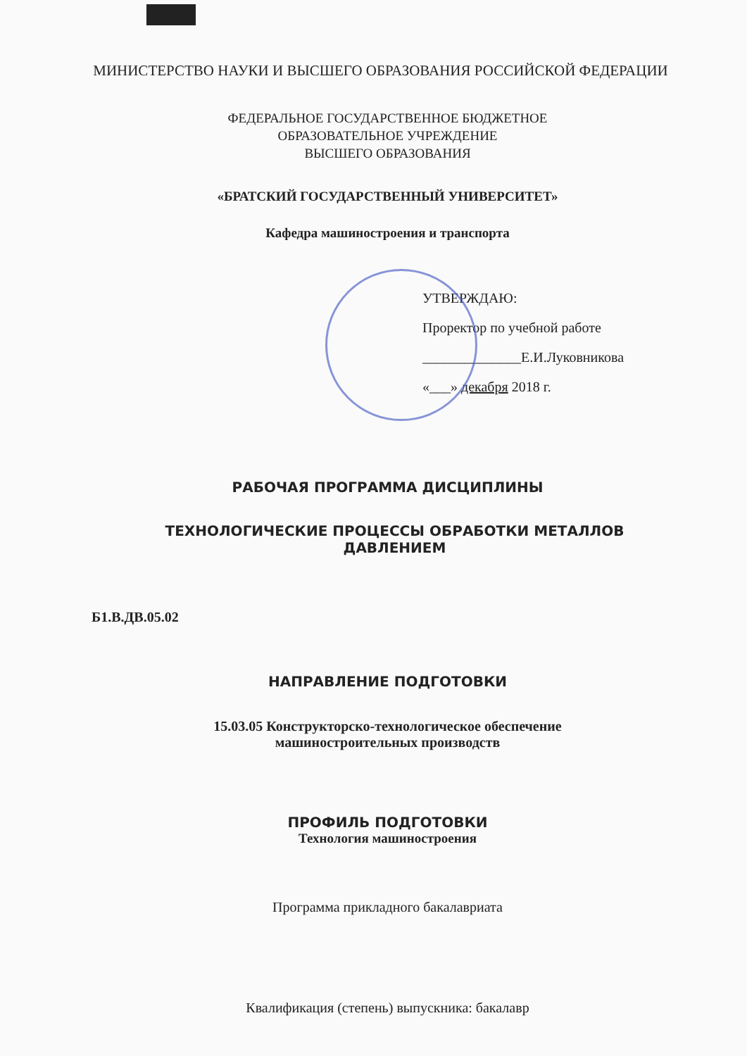МИНИСТЕРСТВО НАУКИ И ВЫСШЕГО ОБРАЗОВАНИЯ РОССИЙСКОЙ ФЕДЕРАЦИИ
ФЕДЕРАЛЬНОЕ ГОСУДАРСТВЕННОЕ БЮДЖЕТНОЕ
ОБРАЗОВАТЕЛЬНОЕ УЧРЕЖДЕНИЕ
ВЫСШЕГО ОБРАЗОВАНИЯ
«БРАТСКИЙ ГОСУДАРСТВЕННЫЙ УНИВЕРСИТЕТ»
Кафедра машиностроения и транспорта
УТВЕРЖДАЮ:
Проректор по учебной работе
______________Е.И.Луковникова
«___» декабря 2018 г.
РАБОЧАЯ ПРОГРАММА ДИСЦИПЛИНЫ
ТЕХНОЛОГИЧЕСКИЕ ПРОЦЕССЫ ОБРАБОТКИ МЕТАЛЛОВ
ДАВЛЕНИЕМ
Б1.В.ДВ.05.02
НАПРАВЛЕНИЕ ПОДГОТОВКИ
15.03.05 Конструкторско-технологическое обеспечение
машиностроительных производств
ПРОФИЛЬ ПОДГОТОВКИ
Технология машиностроения
Программа прикладного бакалавриата
Квалификация (степень) выпускника: бакалавр